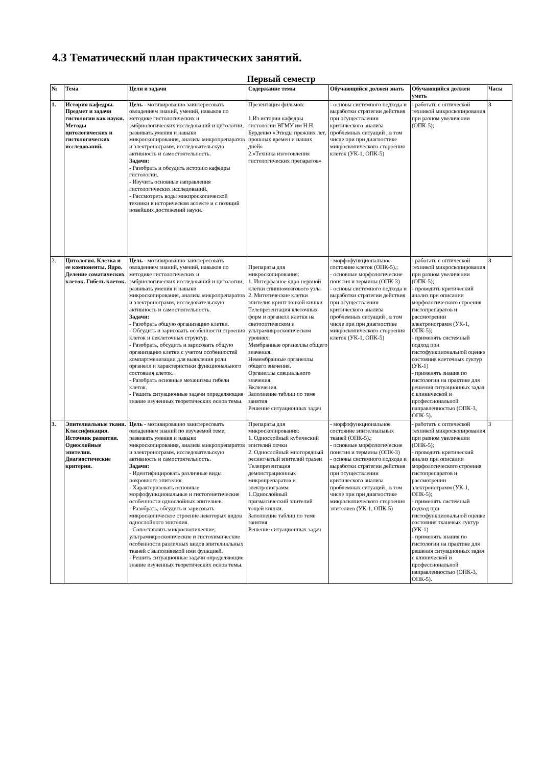4.3 Тематический план практических занятий.
Первый семестр
| № | Тема | Цели и задачи | Содержание темы | Обучающийся должен знать | Обучающийся должен уметь | Часы |
| --- | --- | --- | --- | --- | --- | --- |
| 1. | История кафедры. Предмет и задачи гистологии как науки. Методы цитологических и гистологических исследований. | Цель - мотивированно заинтересовать овладением знаний, умений, навыков по методике гистологических и эмбриологических исследований и цитологии; развивать умения и навыки микроскопирования, анализа микропрепаратов и электронограмм, исследовательскую активность и самостоятельность. Задачи: - Разобрать и обсудить историю кафедры гистологии. - Изучить основные направления гистологических исследований. - Рассмотреть воды микпроскопической техники в историческом аспекте и с позиций новейших достижений науки. | Презентация фильмов: 1.Из истории кафедры гистологии ВГМУ им Н.Н. Бурденко «Этюды прежних лет, прошлых времен и наших дней» 2.«Техника изготовления гистологических препаратов» | - основы системного подхода и выработки стратегии действия при осуществлении критического анализа проблемных ситуаций , в том числе при при диагностике микроскопического стороения клеток (УК-1, ОПК-5) | - работать с оптической техникой микроскопирования при разном увеличении (ОПК-5); | 3 |
| 2. | Цитология. Клетка и ее компоненты. Ядро. Деление соматических клеток. Гибель клеток. | Цель - мотивированно заинтересовать овладением знаний, умений, навыков по методике гистологических и эмбриологических исследований и цитологии; развивать умения и навыки микроскопирования, анализа микропрепаратов и электронограмм, исследовательскую активность и самостоятельность. Задачи: - Разобрать общую организацию клетки. - Обсудить и зарисовать особенности строения клеток и неклеточных структур. - Разобрать, обсудить и зарисовать общую организацию клетки с учетом особенностей компартменизации для выявления роли органелл и характеристики функционального состояния клеток. - Разобрать основные механизмы гибели клеток. - Решить ситуационные задачи определяющие знание изученных теоретических основ темы. | Препараты для микроскопирования: 1. Интерфазное ядро нервной клетки спинномозгового узла 2. Митотические клетки эпителия крипт тонкой кишки Телепрезентация клеточных форм и органелл клетки на светооптическом и ультрамикроскопическом уровнях: Мембранные органеллы общего значения. Немембранные органеллы общего значения. Органеллы специального значения. Включения. Заполнение таблиц по теме занятия Решение ситуационных задач | - морфофункциональное состояние клеток (ОПК-5).; - основные морфологические понятия и термины (ОПК-3) - основы системного подхода и выработки стратегии действия при осуществлении критического анализа проблемных ситуаций , в том числе при при диагностике микроскопического стороения клеток (УК-1, ОПК-5) | - работать с оптической техникой микроскопирования при разном увеличении (ОПК-5); - проводить критический анализ при описании морфологического строения гистопрепаратов и рассмотрении электронограмм (УК-1, ОПК-5); - применять системный подход при гистофункциональной оценке состояния клеточных суктур (УК-1) - применять знания по гистологии на практике для решения ситуационных задач с клинической и профессиональной направленностью (ОПК-3, ОПК-5). | 3 |
| 3. | Эпителиальные ткани. Классификация. Источник развития. Однослойные эпителии. Диагностические критерии. | Цель - мотивированно заинтересовать овладением знаний по изучаемой теме; развивать умения и навыки микроскопирования, анализа микропрепаратов и электронограмм, исследовательскую активность и самостоятельность. Задачи: - Идентифицировать различные виды покровного эпителия. - Характеризовать основные морфофункциональные и гистогенетические особенности однослойных эпителиев. - Разобрать, обсудить и зарисовать микроскопическое строение некоторых видов однослойного эпителия. - Сопоставлять микроскопические, ультрамикроскопические и гистохимические особенности различных видов эпителиальных тканей с выполняемой ими функцией. - Решить ситуационные задачи определяющие знание изученных теоретических основ темы. | Препараты для микроскопирования: 1. Однослойный кубический эпителий почки 2. Однослойный многорядный реснитчатый эпителий трахеи Телепрезентация демонстрационных микропрепаратов и электронограмм. 1.Однослойный призматический эпителий тощей кишки. Заполнение таблиц по теме занятия Решение ситуационных задач | - морфофункциональное состояние эпителиальных тканей (ОПК-5).; - основные морфологические понятия и термины (ОПК-3) - основы системного подхода и выработки стратегии действия при осуществлении критического анализа проблемных ситуаций , в том числе при при диагностике микроскопического стороения эпителиев (УК-1, ОПК-5) | - работать с оптической техникой микроскопирования при разном увеличении (ОПК-5); - проводить критический анализ при описании морфологического строения гистопрепаратов и рассмотрении электронограмм (УК-1, ОПК-5); - применять системный подход при гистофункциональной оценке состояния тканевых суктур (УК-1) - применять знания по гистологии на практике для решения ситуационных задач с клинической и профессиональной направленностью (ОПК-3, ОПК-5). | 3 |